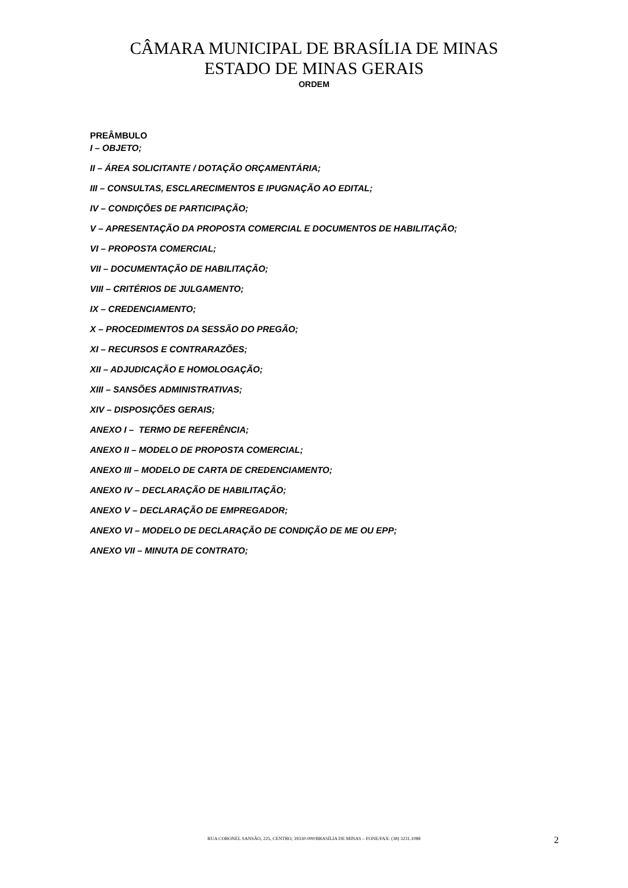CÂMARA MUNICIPAL DE BRASÍLIA DE MINAS
ESTADO DE MINAS GERAIS
ORDEM
PREÂMBULO
I – OBJETO;
II – ÁREA SOLICITANTE / DOTAÇÃO ORÇAMENTÁRIA;
III – CONSULTAS, ESCLARECIMENTOS E IPUGNAÇÃO AO EDITAL;
IV – CONDIÇÕES DE PARTICIPAÇÃO;
V – APRESENTAÇÃO DA PROPOSTA COMERCIAL E DOCUMENTOS DE HABILITAÇÃO;
VI – PROPOSTA COMERCIAL;
VII – DOCUMENTAÇÃO DE HABILITAÇÃO;
VIII – CRITÉRIOS DE JULGAMENTO;
IX – CREDENCIAMENTO;
X – PROCEDIMENTOS DA SESSÃO DO PREGÃO;
XI – RECURSOS E CONTRARAZÕES;
XII – ADJUDICAÇÃO E HOMOLOGAÇÃO;
XIII – SANSÕES ADMINISTRATIVAS;
XIV – DISPOSIÇÕES GERAIS;
ANEXO I – TERMO DE REFERÊNCIA;
ANEXO II – MODELO DE PROPOSTA COMERCIAL;
ANEXO III – MODELO DE CARTA DE CREDENCIAMENTO;
ANEXO IV – DECLARAÇÃO DE HABILITAÇÃO;
ANEXO V – DECLARAÇÃO DE EMPREGADOR;
ANEXO VI – MODELO DE DECLARAÇÃO DE CONDIÇÃO DE ME OU EPP;
ANEXO VII – MINUTA DE CONTRATO;
RUA CORONEL SANSÃO, 225, CENTRO, 39330-000/BRASÍLIA DE MINAS – FONE/FAX: (38) 3231.1088 2